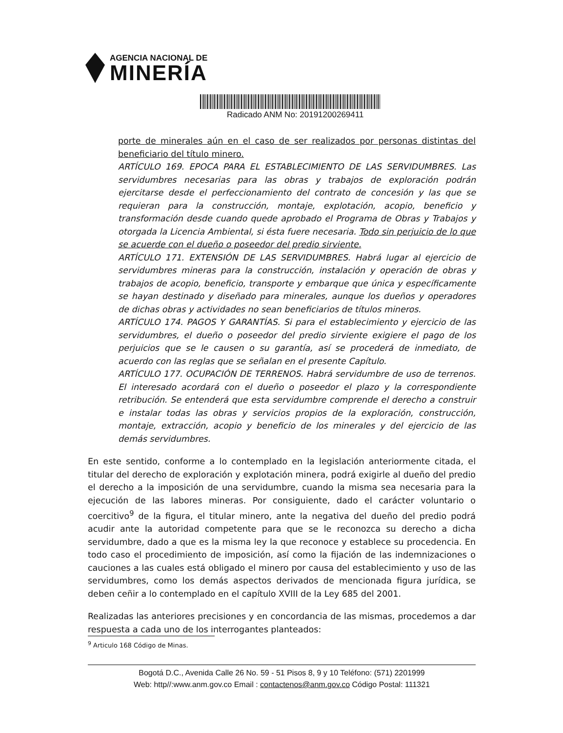AGENCIA NACIONAL DE
MINERÍA
Radicado ANM No: 20191200269411
porte de minerales aún en el caso de ser realizados por personas distintas del beneficiario del título minero.
ARTÍCULO 169. EPOCA PARA EL ESTABLECIMIENTO DE LAS SERVIDUMBRES. Las servidumbres necesarias para las obras y trabajos de exploración podrán ejercitarse desde el perfeccionamiento del contrato de concesión y las que se requieran para la construcción, montaje, explotación, acopio, beneficio y transformación desde cuando quede aprobado el Programa de Obras y Trabajos y otorgada la Licencia Ambiental, si ésta fuere necesaria. Todo sin perjuicio de lo que se acuerde con el dueño o poseedor del predio sirviente.
ARTÍCULO 171. EXTENSIÓN DE LAS SERVIDUMBRES. Habrá lugar al ejercicio de servidumbres mineras para la construcción, instalación y operación de obras y trabajos de acopio, beneficio, transporte y embarque que única y específicamente se hayan destinado y diseñado para minerales, aunque los dueños y operadores de dichas obras y actividades no sean beneficiarios de títulos mineros.
ARTÍCULO 174. PAGOS Y GARANTÍAS. Si para el establecimiento y ejercicio de las servidumbres, el dueño o poseedor del predio sirviente exigiere el pago de los perjuicios que se le causen o su garantía, así se procederá de inmediato, de acuerdo con las reglas que se señalan en el presente Capítulo.
ARTÍCULO 177. OCUPACIÓN DE TERRENOS. Habrá servidumbre de uso de terrenos. El interesado acordará con el dueño o poseedor el plazo y la correspondiente retribución. Se entenderá que esta servidumbre comprende el derecho a construir e instalar todas las obras y servicios propios de la exploración, construcción, montaje, extracción, acopio y beneficio de los minerales y del ejercicio de las demás servidumbres.
En este sentido, conforme a lo contemplado en la legislación anteriormente citada, el titular del derecho de exploración y explotación minera, podrá exigirle al dueño del predio el derecho a la imposición de una servidumbre, cuando la misma sea necesaria para la ejecución de las labores mineras. Por consiguiente, dado el carácter voluntario o coercitivo<sup>9</sup> de la figura, el titular minero, ante la negativa del dueño del predio podrá acudir ante la autoridad competente para que se le reconozca su derecho a dicha servidumbre, dado a que es la misma ley la que reconoce y establece su procedencia. En todo caso el procedimiento de imposición, así como la fijación de las indemnizaciones o cauciones a las cuales está obligado el minero por causa del establecimiento y uso de las servidumbres, como los demás aspectos derivados de mencionada figura jurídica, se deben ceñir a lo contemplado en el capítulo XVIII de la Ley 685 del 2001.
Realizadas las anteriores precisiones y en concordancia de las mismas, procedemos a dar respuesta a cada uno de los interrogantes planteados:
<sup>9</sup> Articulo 168 Código de Minas.
Bogotá D.C., Avenida Calle 26 No. 59 - 51 Pisos 8, 9 y 10 Teléfono: (571) 2201999
Web: http//:www.anm.gov.co Email : contactenos@anm.gov.co Código Postal: 111321